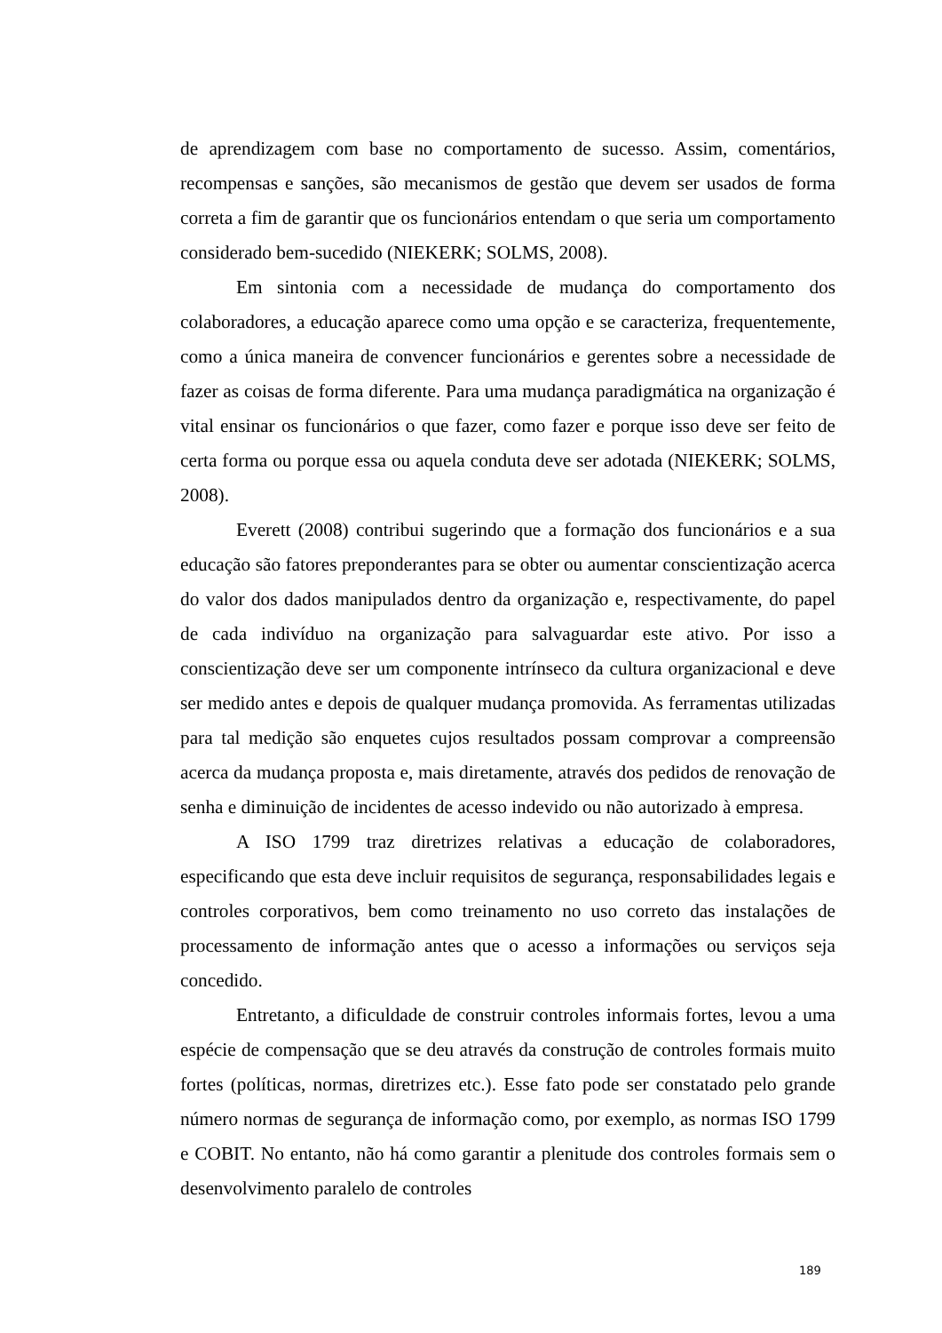de aprendizagem com base no comportamento de sucesso. Assim, comentários, recompensas e sanções, são mecanismos de gestão que devem ser usados de forma correta a fim de garantir que os funcionários entendam o que seria um comportamento considerado bem-sucedido (NIEKERK; SOLMS, 2008).
Em sintonia com a necessidade de mudança do comportamento dos colaboradores, a educação aparece como uma opção e se caracteriza, frequentemente, como a única maneira de convencer funcionários e gerentes sobre a necessidade de fazer as coisas de forma diferente. Para uma mudança paradigmática na organização é vital ensinar os funcionários o que fazer, como fazer e porque isso deve ser feito de certa forma ou porque essa ou aquela conduta deve ser adotada (NIEKERK; SOLMS, 2008).
Everett (2008) contribui sugerindo que a formação dos funcionários e a sua educação são fatores preponderantes para se obter ou aumentar conscientização acerca do valor dos dados manipulados dentro da organização e, respectivamente, do papel de cada indivíduo na organização para salvaguardar este ativo. Por isso a conscientização deve ser um componente intrínseco da cultura organizacional e deve ser medido antes e depois de qualquer mudança promovida. As ferramentas utilizadas para tal medição são enquetes cujos resultados possam comprovar a compreensão acerca da mudança proposta e, mais diretamente, através dos pedidos de renovação de senha e diminuição de incidentes de acesso indevido ou não autorizado à empresa.
A ISO 1799 traz diretrizes relativas a educação de colaboradores, especificando que esta deve incluir requisitos de segurança, responsabilidades legais e controles corporativos, bem como treinamento no uso correto das instalações de processamento de informação antes que o acesso a informações ou serviços seja concedido.
Entretanto, a dificuldade de construir controles informais fortes, levou a uma espécie de compensação que se deu através da construção de controles formais muito fortes (políticas, normas, diretrizes etc.). Esse fato pode ser constatado pelo grande número normas de segurança de informação como, por exemplo, as normas ISO 1799 e COBIT. No entanto, não há como garantir a plenitude dos controles formais sem o desenvolvimento paralelo de controles
189